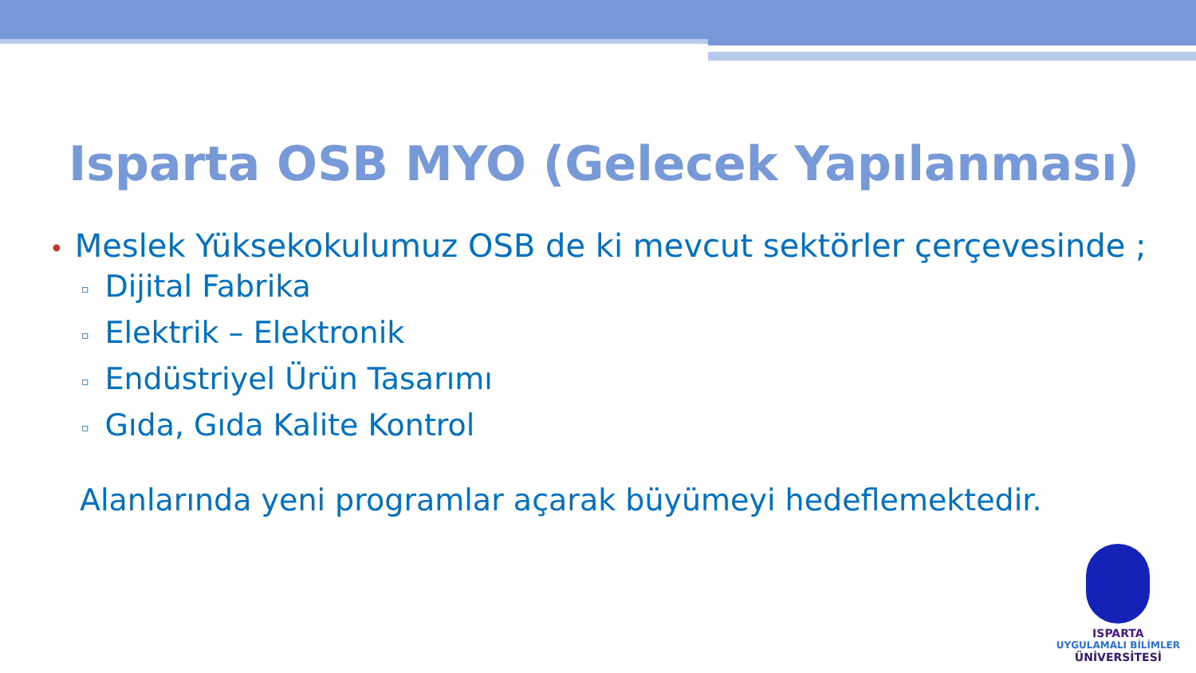Isparta OSB MYO (Gelecek Yapılanması)
• Meslek Yüksekokulumuz OSB de ki mevcut sektörler çerçevesinde ;
▫ Dijital Fabrika
▫ Elektrik – Elektronik
▫ Endüstriyel Ürün Tasarımı
▫ Gıda, Gıda Kalite Kontrol
Alanlarında yeni programlar açarak büyümeyi hedeflemektedir.
ISPARTA
UYGULAMALI BİLİMLER
ÜNİVERSİTESİ